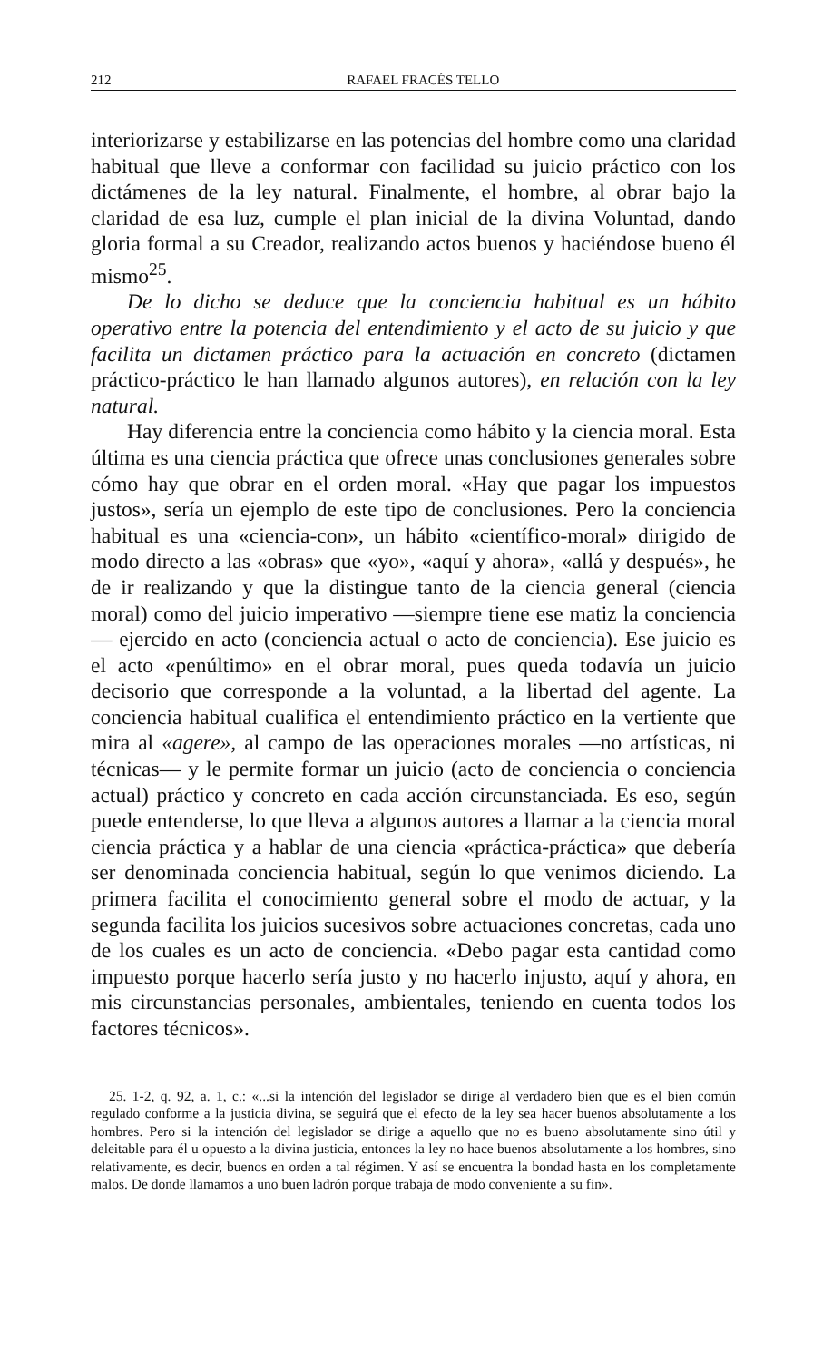212 RAFAEL FRACÉS TELLO
interiorizarse y estabilizarse en las potencias del hombre como una claridad habitual que lleve a conformar con facilidad su juicio práctico con los dictámenes de la ley natural. Finalmente, el hombre, al obrar bajo la claridad de esa luz, cumple el plan inicial de la divina Voluntad, dando gloria formal a su Creador, realizando actos buenos y haciéndose bueno él mismo<sup>25</sup>.
De lo dicho se deduce que la conciencia habitual es un hábito operativo entre la potencia del entendimiento y el acto de su juicio y que facilita un dictamen práctico para la actuación en concreto (dictamen práctico-práctico le han llamado algunos autores), en relación con la ley natural.
Hay diferencia entre la conciencia como hábito y la ciencia moral. Esta última es una ciencia práctica que ofrece unas conclusiones generales sobre cómo hay que obrar en el orden moral. «Hay que pagar los impuestos justos», sería un ejemplo de este tipo de conclusiones. Pero la conciencia habitual es una «ciencia-con», un hábito «científico-moral» dirigido de modo directo a las «obras» que «yo», «aquí y ahora», «allá y después», he de ir realizando y que la distingue tanto de la ciencia general (ciencia moral) como del juicio imperativo —siempre tiene ese matiz la conciencia— ejercido en acto (conciencia actual o acto de conciencia). Ese juicio es el acto «penúltimo» en el obrar moral, pues queda todavía un juicio decisorio que corresponde a la voluntad, a la libertad del agente. La conciencia habitual cualifica el entendimiento práctico en la vertiente que mira al «agere», al campo de las operaciones morales —no artísticas, ni técnicas— y le permite formar un juicio (acto de conciencia o conciencia actual) práctico y concreto en cada acción circunstanciada. Es eso, según puede entenderse, lo que lleva a algunos autores a llamar a la ciencia moral ciencia práctica y a hablar de una ciencia «práctica-práctica» que debería ser denominada conciencia habitual, según lo que venimos diciendo. La primera facilita el conocimiento general sobre el modo de actuar, y la segunda facilita los juicios sucesivos sobre actuaciones concretas, cada uno de los cuales es un acto de conciencia. «Debo pagar esta cantidad como impuesto porque hacerlo sería justo y no hacerlo injusto, aquí y ahora, en mis circunstancias personales, ambientales, teniendo en cuenta todos los factores técnicos».
25. 1-2, q. 92, a. 1, c.: «...si la intención del legislador se dirige al verdadero bien que es el bien común regulado conforme a la justicia divina, se seguirá que el efecto de la ley sea hacer buenos absolutamente a los hombres. Pero si la intención del legislador se dirige a aquello que no es bueno absolutamente sino útil y deleitable para él u opuesto a la divina justicia, entonces la ley no hace buenos absolutamente a los hombres, sino relativamente, es decir, buenos en orden a tal régimen. Y así se encuentra la bondad hasta en los completamente malos. De donde llamamos a uno buen ladrón porque trabaja de modo conveniente a su fin».